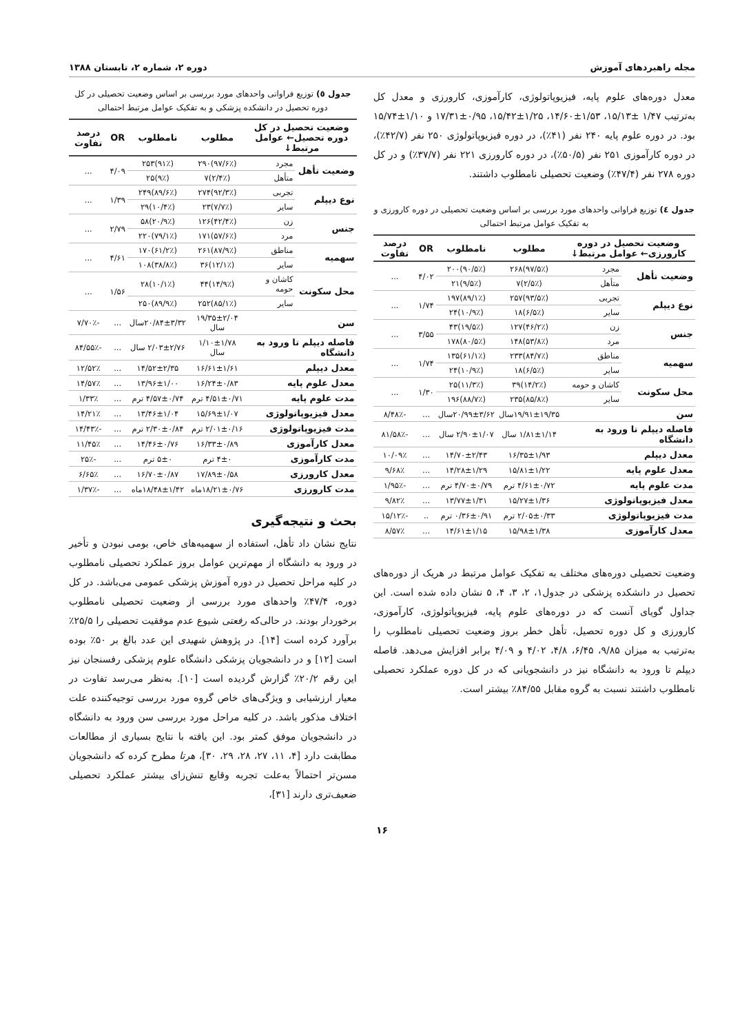مجله راهبردهای آموزش دوره ۲، شماره ۲، تابستان ۱۳۸۸
معدل دوره‌های علوم پایه، فیزیوپاتولوژی، کارآموزی، کارورزی و معدل کل به‌ترتیب ۱/۴۷ ±۱۵/۱۳، ۱/۵۳±۱۴/۶۰، ۱/۲۵±۱۵/۴۲، ۰/۹۵±۱۷/۳۱ و ۱/۱۰±۱۵/۷۴ بود. در دوره علوم پایه ۲۴۰ نفر (۴۱٪)، در دوره فیزیوپاتولوژی ۲۵۰ نفر (۴۲/۷٪)، در دوره کارآموزی ۲۵۱ نفر (۵۰/۵٪)، در دوره کارورزی ۲۲۱ نفر (۳۷/۷٪) و در کل دوره ۲۷۸ نفر (۴۷/۴٪) وضعیت تحصیلی نامطلوب داشتند.
جدول ٤) توزیع فراوانی واحدهای مورد بررسی بر اساس وضعیت تحصیلی در دوره کارورزی و به تفکیک عوامل مرتبط احتمالی
| وضعیت تحصیل در دوره کارورزی← عوامل مرتبط↓ | | مطلوب | نامطلوب | OR | درصد تفاوت |
| --- | --- | --- | --- | --- | --- |
| وضعیت تأهل | مجرد | (۹۷/۵٪)۲۶۸ | (۹۰/۵٪)۲۰۰ | ۴/۰۲ | ... |
| | متأهل | (۲/۵٪)۷ | (۹/۵٪)۲۱ | | |
| نوع دیپلم | تجربی | (۹۳/۵٪)۲۵۷ | (۸۹/۱٪)۱۹۷ | ۱/۷۴ | ... |
| | سایر | (۶/۵٪)۱۸ | (۱۰/۹٪)۲۴ | | |
| جنس | زن | (۴۶/۲٪)۱۲۷ | (۱۹/۵٪)۴۳ | ۳/۵۵ | ... |
| | مرد | (۵۳/۸٪)۱۴۸ | (۸۰/۵٪)۱۷۸ | | |
| سهمیه | مناطق | (۸۴/۷٪)۲۳۳ | (۶۱/۱٪)۱۳۵ | ۱/۷۴ | ... |
| | سایر | (۶/۵٪)۱۸ | (۱۰/۹٪)۲۴ | | |
| محل سکونت | کاشان و حومه | (۱۴/۲٪)۳۹ | (۱۱/۳٪)۲۵ | ۱/۳۰ | ... |
| | سایر | (۸۵/۸٪)۲۳۵ | (۸۸/۷٪)۱۹۶ | | |
| سن | | ۱۹/۹۱±۱۹/۳۵سال | ۲۰/۹۹±۳/۶۲سال | ... | -۸/۴۸٪ |
| فاصله دیپلم تا ورود به دانشگاه | | ۱/۸۱±۱/۱۴ سال | ۲/۹۰±۱/۰۷ سال | ... | -۸۱/۵۸٪ |
| معدل دیپلم | | ۱۶/۳۵±۱/۹۳ | ۱۴/۷۰±۲/۴۳ | ... | ۱۰/۰۹٪ |
| معدل علوم پایه | | ۱۵/۸۱±۱/۲۲ | ۱۴/۲۸±۱/۲۹ | ... | ۹/۶۸٪ |
| مدت علوم پایه | | ۴/۶۱±۰/۷۲ ترم | ۴/۷۰±۰/۷۹ ترم | ... | -۱/۹۵٪ |
| معدل فیزیوپاتولوژی | | ۱۵/۲۷±۱/۳۶ | ۱۳/۷۷±۱/۳۱ | ... | ۹/۸۲٪ |
| مدت فیزیوپاتولوژی | | ۲/۰۵±۰/۳۳ ترم | ۰/۳۶±۰/۹۱ ترم | .. | -۱۵/۱۲٪ |
| معدل کارآموزی | | ۱۵/۹۸±۱/۳۸ | ۱۴/۶۱±۱/۱۵ | ... | ۸/۵۷٪ |
وضعیت تحصیلی دوره‌های مختلف به تفکیک عوامل مرتبط در هریک از دوره‌های تحصیل در دانشکده پزشکی در جدول۱، ۲، ۳، ۴، ۵ نشان داده شده است. این جداول گویای آنست که در دوره‌های علوم پایه، فیزیوپاتولوژی، کارآموزی، کارورزی و کل دوره تحصیل، تأهل خطر بروز وضعیت تحصیلی نامطلوب را به‌ترتیب به میزان ۹/۸۵، ۶/۴۵، ۴/۸، ۴/۰۲ و ۴/۰۹ برابر افزایش می‌دهد. فاصله دیپلم تا ورود به دانشگاه نیز در دانشجویانی که در کل دوره عملکرد تحصیلی نامطلوب داشتند نسبت به گروه مقابل ۸۴/۵۵٪ بیشتر است.
جدول ٥) توزیع فراوانی واحدهای مورد بررسی بر اساس وضعیت تحصیلی در کل دوره تحصیل در دانشکده پزشکی و به تفکیک عوامل مرتبط احتمالی
| وضعیت تحصیل در کل دوره تحصیل← عوامل مرتبط↓ | | مطلوب | نامطلوب | OR | درصد تفاوت |
| --- | --- | --- | --- | --- | --- |
| وضعیت تأهل | مجرد | (۹۷/۶٪)۲۹۰ | (۹۱٪)۲۵۳ | ۴/۰۹ | ... |
| | متأهل | (۲/۴٪)۷ | (۹٪)۲۵ | | |
| نوع دیپلم | تجربی | (۹۲/۳٪)۲۷۴ | (۸۹/۶٪)۲۴۹ | ۱/۳۹ | ... |
| | سایر | (۷/۷٪)۲۳ | (۱۰/۴٪)۲۹ | | |
| جنس | زن | (۴۲/۴٪)۱۲۶ | (۲۰/۹٪)۵۸ | ۲/۷۹ | ... |
| | مرد | (۵۷/۶٪)۱۷۱ | (۷۹/۱٪)۲۲۰ | | |
| سهمیه | مناطق | (۸۷/۹٪)۲۶۱ | (۶۱/۲٪)۱۷۰ | ۴/۶۱ | ... |
| | سایر | (۱۲/۱٪)۳۶ | (۳۸/۸٪)۱۰۸ | | |
| محل سکونت | کاشان و حومه | (۱۴/۹٪)۴۴ | (۱۰/۱٪)۲۸ | ۱/۵۶ | ... |
| | سایر | (۸۵/۱٪)۲۵۲ | (۸۹/۹٪)۲۵۰ | | |
| سن | | ۱۹/۳۵±۲/۰۴ سال | ۲۰/۸۴±۳/۳۲سال | ... | -۷/۷۰٪ |
| فاصله دیپلم تا ورود به دانشگاه | | ۱/۱۰±۱/۷۸ سال | ۲/۰۳±۲/۷۶ سال | ... | -۸۴/۵۵٪ |
| معدل دیپلم | | ۱۶/۶۱±۱/۶۱ | ۱۴/۵۲±۲/۳۵ | ... | ۱۲/۵۲٪ |
| معدل علوم پایه | | ۱۶/۲۴±۰/۸۳ | ۱۳/۹۶±۱/۰۰ | ... | ۱۴/۵۷٪ |
| مدت علوم پایه | | ۴/۵۱±۰/۷۱ ترم | ۴/۵۷±۰/۷۴ ترم | ... | ۱/۳۳٪ |
| معدل فیزیوپاتولوژی | | ۱۵/۶۹±۱/۰۷ | ۱۳/۴۶±۱/۰۴ | ... | ۱۴/۲۱٪ |
| مدت فیزیوپاتولوژی | | ۲/۰۱±۰/۱۶ ترم | ۲/۳۰±۰/۸۴ ترم | ... | -۱۴/۴۳٪ |
| معدل کارآموزی | | ۱۶/۳۳±۰/۸۹ | ۱۴/۴۶±۰/۷۶ | ... | ۱۱/۴۵٪ |
| مدت کارآموزی | | ۴±۰ ترم | ۵±۰ ترم | ... | -۲۵٪ |
| معدل کارورزی | | ۱۷/۸۹±۰/۵۸ | ۱۶/۷۰±۰/۸۷ | ... | ۶/۶۵٪ |
| مدت کارورزی | | ۱۸/۲۱±۰/۷۶ماه | ۱۸/۴۸±۱/۴۲ماه | ... | -۱/۳۷٪ |
بحث و نتیجه‌گیری
نتایج نشان داد تأهل، استفاده از سهمیه‌های خاص، بومی نبودن و تأخیر در ورود به دانشگاه از مهم‌ترین عوامل بروز عملکرد تحصیلی نامطلوب در کلیه مراحل تحصیل در دوره آموزش پزشکی عمومی می‌باشد. در کل دوره، ۴۷/۴٪ واحدهای مورد بررسی از وضعیت تحصیلی نامطلوب برخوردار بودند. در حالی‌که رفعتی شیوع عدم موفقیت تحصیلی را ۲۵/۵٪ برآورد کرده است [۱۴]. در پژوهش شهیدی این عدد بالغ بر ۵۰٪ بوده است [۱۲] و در دانشجویان پزشکی دانشگاه علوم پزشکی رفسنجان نیز این رقم ۲۰/۲٪ گزارش گردیده است [۱۰]. به‌نظر می‌رسد تفاوت در معیار ارزشیابی و ویژگی‌های خاص گروه مورد بررسی توجیه‌کننده علت اختلاف مذکور باشد. در کلیه مراحل مورد بررسی سن ورود به دانشگاه در دانشجویان موفق کمتر بود. این یافته با نتایج بسیاری از مطالعات مطابقت دارد [۴، ۱۱، ۲۷، ۲۸، ۲۹، ۳۰]، هرتا مطرح کرده که دانشجویان مسن‌تر احتمالاً به‌علت تجربه وقایع تنش‌زای بیشتر عملکرد تحصیلی ضعیف‌تری دارند [۳۱]،
۱۶